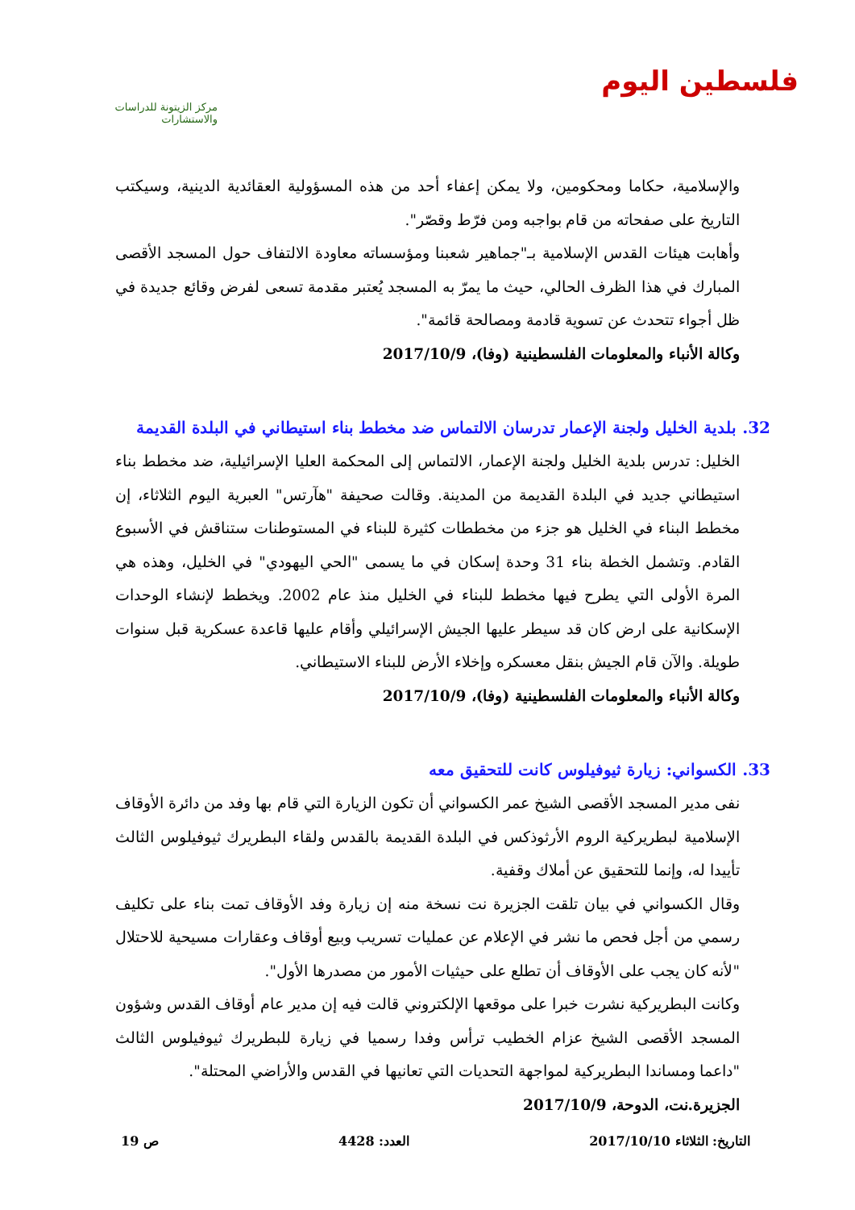فلسطين اليوم
مركز الزيتونة للدراسات والاستشارات
والإسلامية، حكاما ومحكومين، ولا يمكن إعفاء أحد من هذه المسؤولية العقائدية الدينية، وسيكتب التاريخ على صفحاته من قام بواجبه ومن فرّط وقصّر".
وأهابت هيئات القدس الإسلامية بـ"جماهير شعبنا ومؤسساته معاودة الالتفاف حول المسجد الأقصى المبارك في هذا الظرف الحالي، حيث ما يمرّ به المسجد يُعتبر مقدمة تسعى لفرض وقائع جديدة في ظل أجواء تتحدث عن تسوية قادمة ومصالحة قائمة".
وكالة الأنباء والمعلومات الفلسطينية (وفا)، 2017/10/9
32. بلدية الخليل ولجنة الإعمار تدرسان الالتماس ضد مخطط بناء استيطاني في البلدة القديمة
الخليل: تدرس بلدية الخليل ولجنة الإعمار، الالتماس إلى المحكمة العليا الإسرائيلية، ضد مخطط بناء استيطاني جديد في البلدة القديمة من المدينة. وقالت صحيفة "هآرتس" العبرية اليوم الثلاثاء، إن مخطط البناء في الخليل هو جزء من مخططات كثيرة للبناء في المستوطنات ستناقش في الأسبوع القادم. وتشمل الخطة بناء 31 وحدة إسكان في ما يسمى "الحي اليهودي" في الخليل، وهذه هي المرة الأولى التي يطرح فيها مخطط للبناء في الخليل منذ عام 2002. ويخطط لإنشاء الوحدات الإسكانية على ارض كان قد سيطر عليها الجيش الإسرائيلي وأقام عليها قاعدة عسكرية قبل سنوات طويلة. والآن قام الجيش بنقل معسكره وإخلاء الأرض للبناء الاستيطاني.
وكالة الأنباء والمعلومات الفلسطينية (وفا)، 2017/10/9
33. الكسواني: زيارة ثيوفيلوس كانت للتحقيق معه
نفى مدير المسجد الأقصى الشيخ عمر الكسواني أن تكون الزيارة التي قام بها وفد من دائرة الأوقاف الإسلامية لبطريركية الروم الأرثوذكس في البلدة القديمة بالقدس ولقاء البطريرك ثيوفيلوس الثالث تأييدا له، وإنما للتحقيق عن أملاك وقفية.
وقال الكسواني في بيان تلقت الجزيرة نت نسخة منه إن زيارة وفد الأوقاف تمت بناء على تكليف رسمي من أجل فحص ما نشر في الإعلام عن عمليات تسريب وبيع أوقاف وعقارات مسيحية للاحتلال "لأنه كان يجب على الأوقاف أن تطلع على حيثيات الأمور من مصدرها الأول".
وكانت البطريركية نشرت خبرا على موقعها الإلكتروني قالت فيه إن مدير عام أوقاف القدس وشؤون المسجد الأقصى الشيخ عزام الخطيب ترأس وفدا رسميا في زيارة للبطريرك ثيوفيلوس الثالث "داعما ومساندا البطريركية لمواجهة التحديات التي تعانيها في القدس والأراضي المحتلة".
الجزيرة.نت، الدوحة، 2017/10/9
التاريخ: الثلاثاء 2017/10/10 العدد: 4428 ص 19